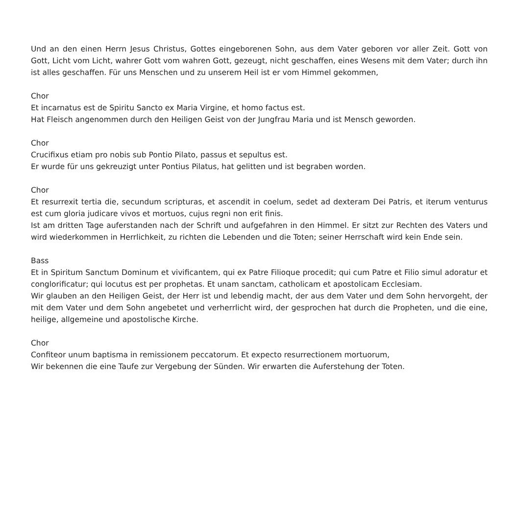Und an den einen Herrn Jesus Christus, Gottes eingeborenen Sohn, aus dem Vater geboren vor aller Zeit. Gott von Gott, Licht vom Licht, wahrer Gott vom wahren Gott, gezeugt, nicht geschaffen, eines Wesens mit dem Vater; durch ihn ist alles geschaffen. Für uns Menschen und zu unserem Heil ist er vom Himmel gekommen,
Chor
Et incarnatus est de Spiritu Sancto ex Maria Virgine, et homo factus est.
Hat Fleisch angenommen durch den Heiligen Geist von der Jungfrau Maria und ist Mensch geworden.
Chor
Crucifixus etiam pro nobis sub Pontio Pilato, passus et sepultus est.
Er wurde für uns gekreuzigt unter Pontius Pilatus, hat gelitten und ist begraben worden.
Chor
Et resurrexit tertia die, secundum scripturas, et ascendit in coelum, sedet ad dexteram Dei Patris, et iterum venturus est cum gloria judicare vivos et mortuos, cujus regni non erit finis.
Ist am dritten Tage auferstanden nach der Schrift und aufgefahren in den Himmel. Er sitzt zur Rechten des Vaters und wird wiederkommen in Herrlichkeit, zu richten die Lebenden und die Toten; seiner Herrschaft wird kein Ende sein.
Bass
Et in Spiritum Sanctum Dominum et vivificantem, qui ex Patre Filioque procedit; qui cum Patre et Filio simul adoratur et conglorificatur; qui locutus est per prophetas. Et unam sanctam, catholicam et apostolicam Ecclesiam.
Wir glauben an den Heiligen Geist, der Herr ist und lebendig macht, der aus dem Vater und dem Sohn hervorgeht, der mit dem Vater und dem Sohn angebetet und verherrlicht wird, der gesprochen hat durch die Propheten, und die eine, heilige, allgemeine und apostolische Kirche.
Chor
Confiteor unum baptisma in remissionem peccatorum. Et expecto resurrectionem mortuorum,
Wir bekennen die eine Taufe zur Vergebung der Sünden. Wir erwarten die Auferstehung der Toten.